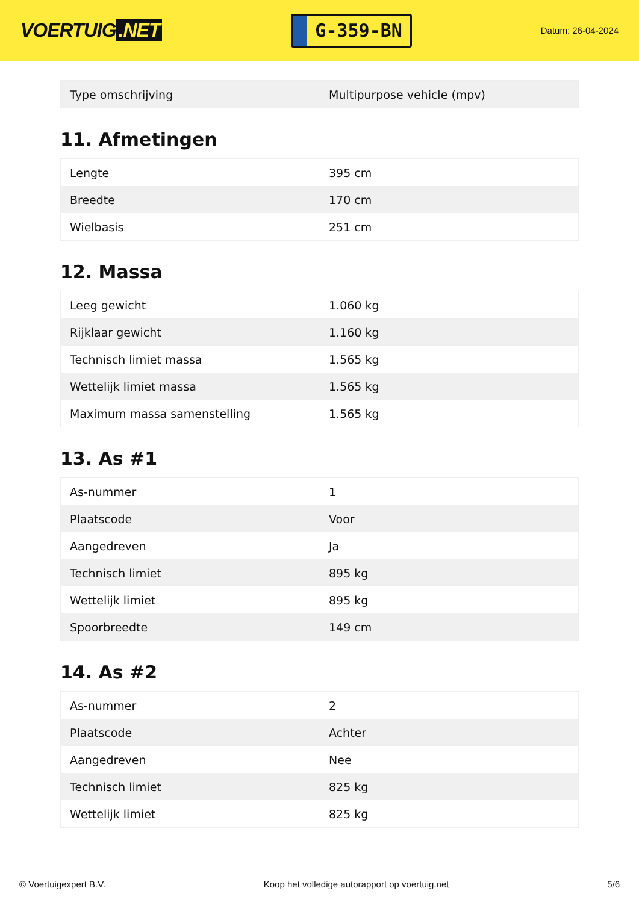VOERTUIG.NET
G-359-BN
Datum: 26-04-2024
| Type omschrijving | Multipurpose vehicle (mpv) |
11. Afmetingen
| Lengte | 395 cm |
| Breedte | 170 cm |
| Wielbasis | 251 cm |
12. Massa
| Leeg gewicht | 1.060 kg |
| Rijklaar gewicht | 1.160 kg |
| Technisch limiet massa | 1.565 kg |
| Wettelijk limiet massa | 1.565 kg |
| Maximum massa samenstelling | 1.565 kg |
13. As #1
| As-nummer | 1 |
| Plaatscode | Voor |
| Aangedreven | Ja |
| Technisch limiet | 895 kg |
| Wettelijk limiet | 895 kg |
| Spoorbreedte | 149 cm |
14. As #2
| As-nummer | 2 |
| Plaatscode | Achter |
| Aangedreven | Nee |
| Technisch limiet | 825 kg |
| Wettelijk limiet | 825 kg |
© Voertuigexpert B.V. Koop het volledige autorapport op voertuig.net 5/6